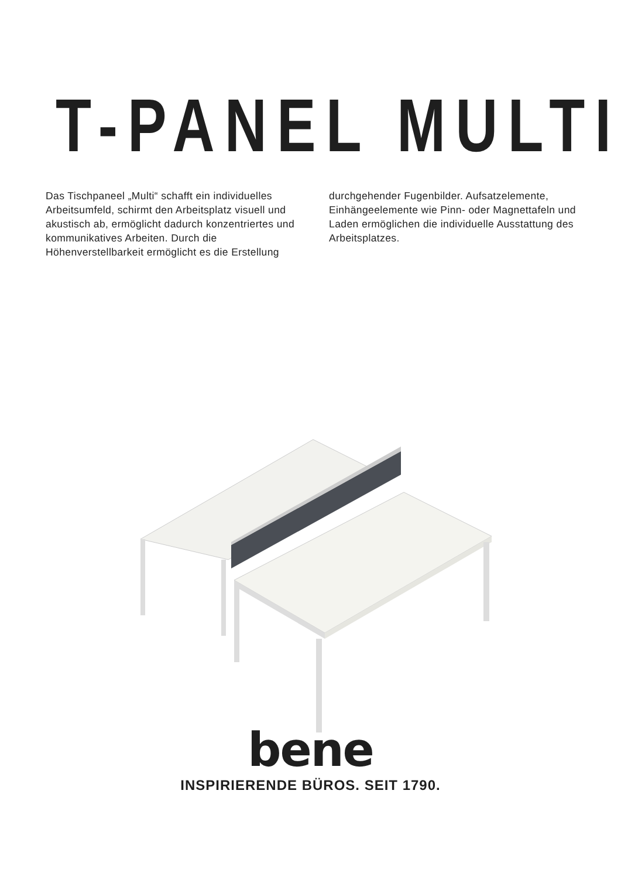T-PANEL MULTI
Das Tischpaneel „Multi“ schafft ein individuelles Arbeitsumfeld, schirmt den Arbeitsplatz visuell und akustisch ab, ermöglicht dadurch konzent­riertes und kommunikatives Arbeiten. Durch die Höhenverstellbarkeit ermöglicht es die Erstellung
durchgehender Fugenbilder. Aufsatzelemente, Einhängeelemente wie Pinn- oder Magnettafeln und Laden ermöglichen die individuelle Ausstattung des Arbeitsplatzes.
bene
INSPIRIERENDE BÜROS. SEIT 1790.